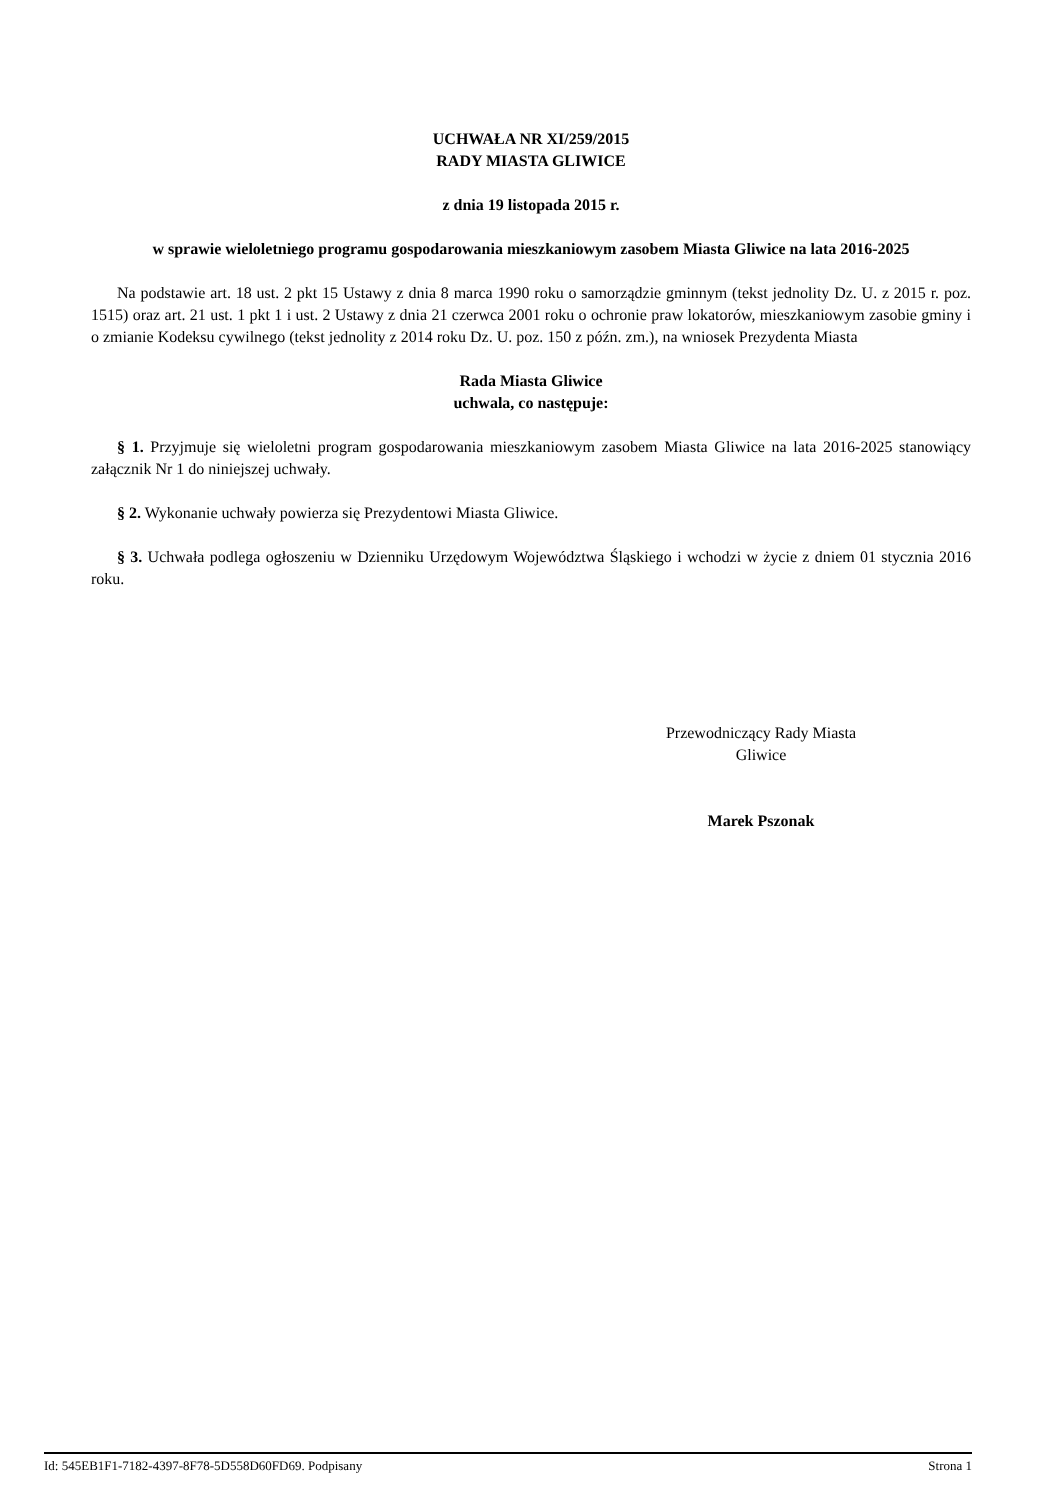UCHWAŁA NR XI/259/2015
RADY MIASTA GLIWICE
z dnia 19 listopada 2015 r.
w sprawie wieloletniego programu gospodarowania mieszkaniowym zasobem Miasta Gliwice na lata 2016-2025
Na podstawie art. 18 ust. 2 pkt 15 Ustawy z dnia 8 marca 1990 roku o samorządzie gminnym (tekst jednolity Dz. U. z 2015 r. poz. 1515) oraz art. 21 ust. 1 pkt 1 i ust. 2 Ustawy z dnia 21 czerwca 2001 roku o ochronie praw lokatorów, mieszkaniowym zasobie gminy i o zmianie Kodeksu cywilnego (tekst jednolity z 2014 roku Dz. U. poz. 150 z późn. zm.), na wniosek Prezydenta Miasta
Rada Miasta Gliwice
uchwala, co następuje:
§ 1. Przyjmuje się wieloletni program gospodarowania mieszkaniowym zasobem Miasta Gliwice na lata 2016-2025 stanowiący załącznik Nr 1 do niniejszej uchwały.
§ 2. Wykonanie uchwały powierza się Prezydentowi Miasta Gliwice.
§ 3. Uchwała podlega ogłoszeniu w Dzienniku Urzędowym Województwa Śląskiego i wchodzi w życie z dniem 01 stycznia 2016 roku.
Przewodniczący Rady Miasta
Gliwice
Marek Pszonak
Id: 545EB1F1-7182-4397-8F78-5D558D60FD69. Podpisany Strona 1